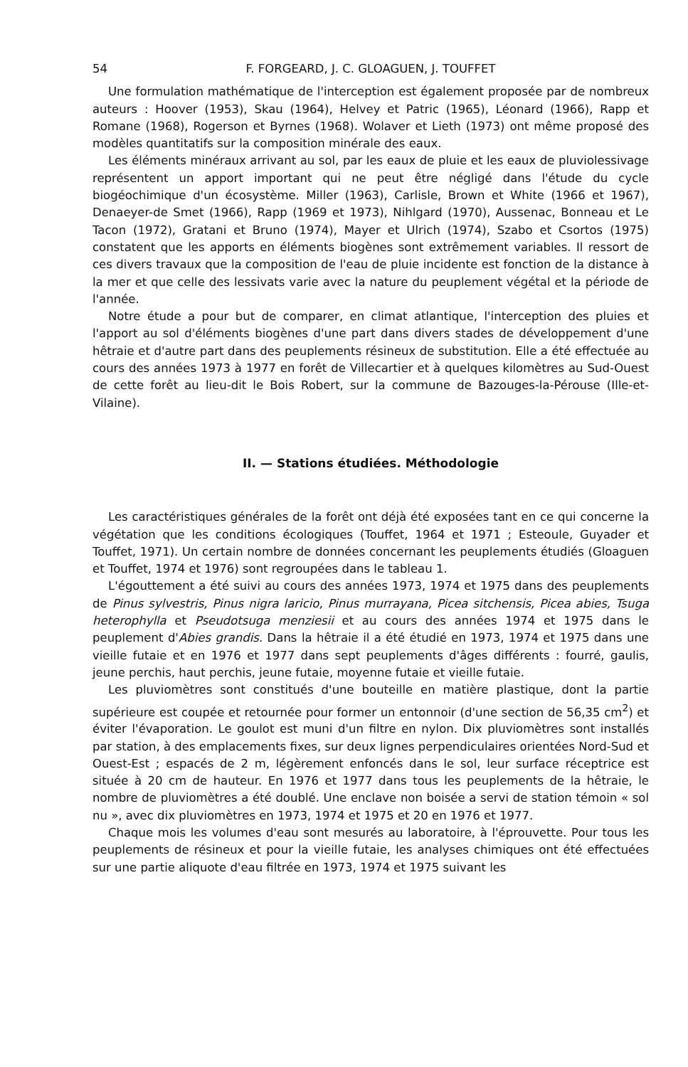54 F. FORGEARD, J. C. GLOAGUEN, J. TOUFFET
Une formulation mathématique de l'interception est également proposée par de nombreux auteurs : Hoover (1953), Skau (1964), Helvey et Patric (1965), Léonard (1966), Rapp et Romane (1968), Rogerson et Byrnes (1968). Wolaver et Lieth (1973) ont même proposé des modèles quantitatifs sur la composition minérale des eaux.
Les éléments minéraux arrivant au sol, par les eaux de pluie et les eaux de pluviolessivage représentent un apport important qui ne peut être négligé dans l'étude du cycle biogéochimique d'un écosystème. Miller (1963), Carlisle, Brown et White (1966 et 1967), Denaeyer-de Smet (1966), Rapp (1969 et 1973), Nihlgard (1970), Aussenac, Bonneau et Le Tacon (1972), Gratani et Bruno (1974), Mayer et Ulrich (1974), Szabo et Csortos (1975) constatent que les apports en éléments biogènes sont extrêmement variables. Il ressort de ces divers travaux que la composition de l'eau de pluie incidente est fonction de la distance à la mer et que celle des lessivats varie avec la nature du peuplement végétal et la période de l'année.
Notre étude a pour but de comparer, en climat atlantique, l'interception des pluies et l'apport au sol d'éléments biogènes d'une part dans divers stades de développement d'une hêtraie et d'autre part dans des peuplements résineux de substitution. Elle a été effectuée au cours des années 1973 à 1977 en forêt de Villecartier et à quelques kilomètres au Sud-Ouest de cette forêt au lieu-dit le Bois Robert, sur la commune de Bazouges-la-Pérouse (Ille-et-Vilaine).
II. — Stations étudiées. Méthodologie
Les caractéristiques générales de la forêt ont déjà été exposées tant en ce qui concerne la végétation que les conditions écologiques (Touffet, 1964 et 1971 ; Esteoule, Guyader et Touffet, 1971). Un certain nombre de données concernant les peuplements étudiés (Gloaguen et Touffet, 1974 et 1976) sont regroupées dans le tableau 1.
L'égouttement a été suivi au cours des années 1973, 1974 et 1975 dans des peuplements de Pinus sylvestris, Pinus nigra laricio, Pinus murrayana, Picea sitchensis, Picea abies, Tsuga heterophylla et Pseudotsuga menziesii et au cours des années 1974 et 1975 dans le peuplement d'Abies grandis. Dans la hêtraie il a été étudié en 1973, 1974 et 1975 dans une vieille futaie et en 1976 et 1977 dans sept peuplements d'âges différents : fourré, gaulis, jeune perchis, haut perchis, jeune futaie, moyenne futaie et vieille futaie.
Les pluviomètres sont constitués d'une bouteille en matière plastique, dont la partie supérieure est coupée et retournée pour former un entonnoir (d'une section de 56,35 cm<sup>2</sup>) et éviter l'évaporation. Le goulot est muni d'un filtre en nylon. Dix pluviomètres sont installés par station, à des emplacements fixes, sur deux lignes perpendiculaires orientées Nord-Sud et Ouest-Est ; espacés de 2 m, légèrement enfoncés dans le sol, leur surface réceptrice est située à 20 cm de hauteur. En 1976 et 1977 dans tous les peuplements de la hêtraie, le nombre de pluviomètres a été doublé. Une enclave non boisée a servi de station témoin « sol nu », avec dix pluviomètres en 1973, 1974 et 1975 et 20 en 1976 et 1977.
Chaque mois les volumes d'eau sont mesurés au laboratoire, à l'éprouvette. Pour tous les peuplements de résineux et pour la vieille futaie, les analyses chimiques ont été effectuées sur une partie aliquote d'eau filtrée en 1973, 1974 et 1975 suivant les